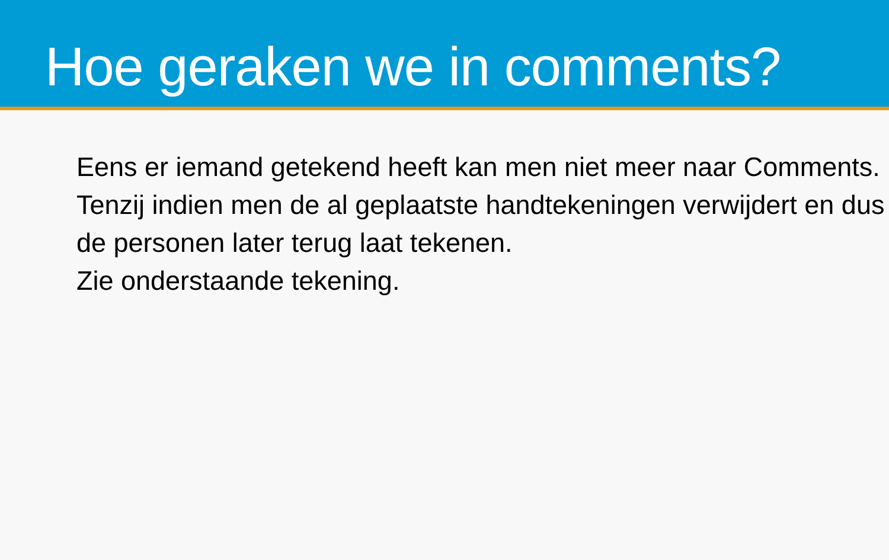Hoe geraken we in comments?
Eens er iemand getekend heeft kan men niet meer naar Comments.
Tenzij indien men de al geplaatste handtekeningen verwijdert en dus de personen later terug laat tekenen.
Zie onderstaande tekening.